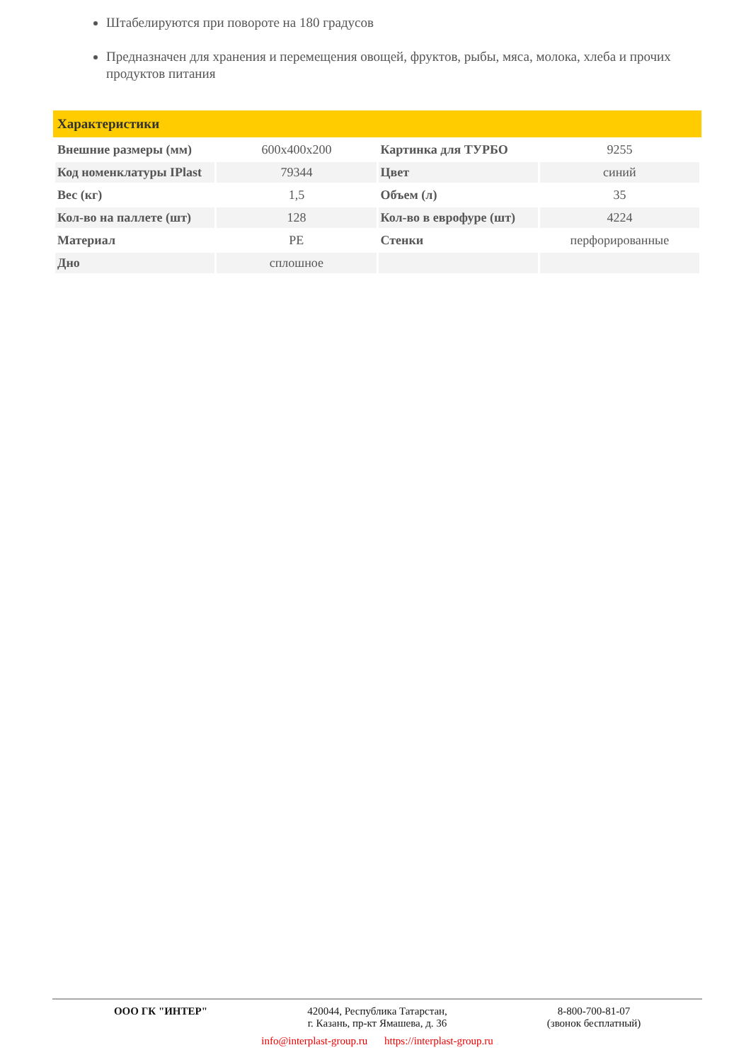Штабелируются при повороте на 180 градусов
Предназначен для хранения и перемещения овощей, фруктов, рыбы, мяса, молока, хлеба и прочих продуктов питания
Характеристики
| Внешние размеры (мм) | 600x400x200 | Картинка для ТУРБО | 9255 |
| Код номенклатуры IPlast | 79344 | Цвет | синий |
| Вес (кг) | 1,5 | Объем (л) | 35 |
| Кол-во на паллете (шт) | 128 | Кол-во в еврофуре (шт) | 4224 |
| Материал | PE | Стенки | перфорированные |
| Дно | сплошное | | |
ООО ГК "ИНТЕР" 420044, Республика Татарстан,
г. Казань, пр-кт Ямашева, д. 36
8-800-700-81-07
(звонок бесплатный)
info@interplast-group.ru https://interplast-group.ru